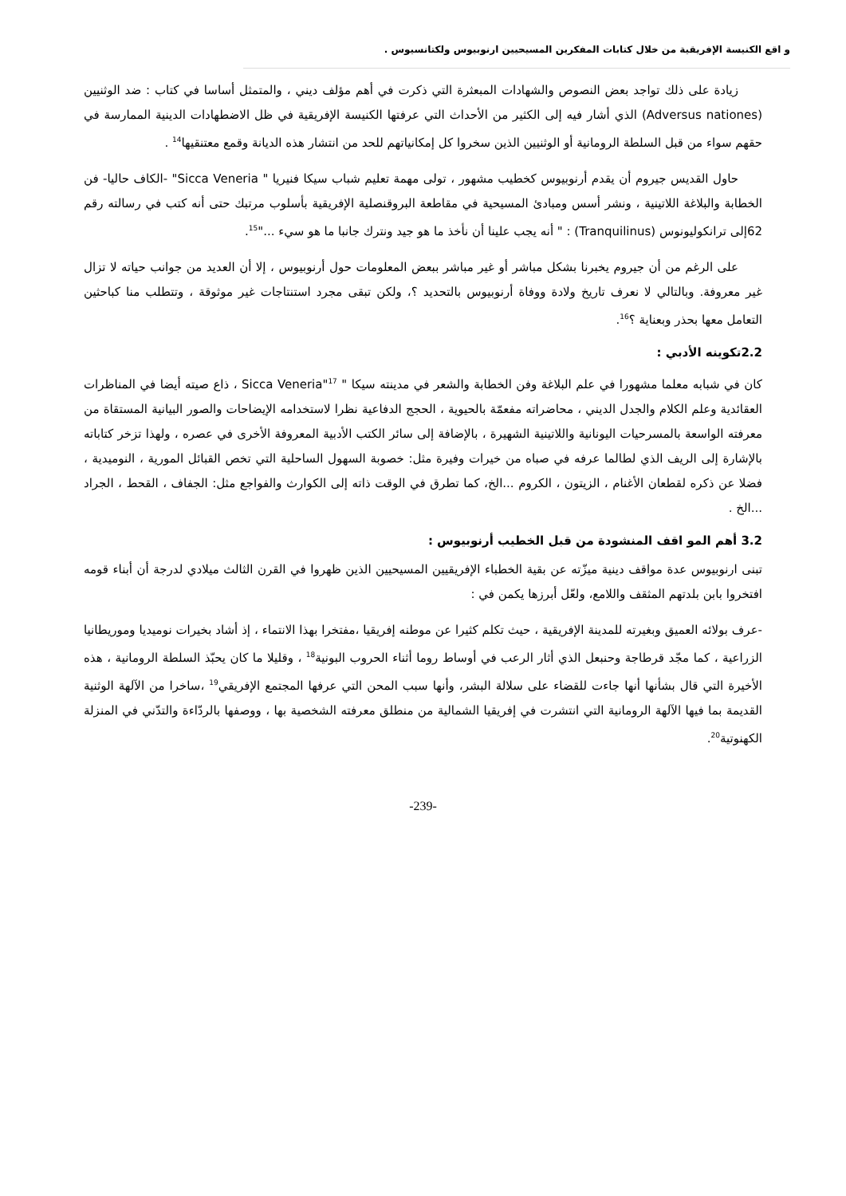و اقع الكنيسة الإفريقية من خلال كتابات المفكرين المسيحيين ارنوبيوس ولكتانسيوس .
زيادة على ذلك تواجد بعض النصوص والشهادات المبعثرة التي ذكرت في أهم مؤلف ديني ، والمتمثل أساسا في كتاب : ضد الوثنيين (Adversus nationes) الذي أشار فيه إلى الكثير من الأحداث التي عرفتها الكنيسة الإفريقية في ظل الاضطهادات الدينية الممارسة في حقهم سواء من قبل السلطة الرومانية أو الوثنيين الذين سخروا كل إمكانياتهم للحد من انتشار هذه الديانة وقمع معتنقيها<sup>14</sup> .
حاول القديس جيروم أن يقدم أرنوبيوس كخطيب مشهور ، تولى مهمة تعليم شباب سيكا فنيريا " Sicca Veneria" -الكاف حاليا- فن الخطابة والبلاغة اللاتينية ، ونشر أسس ومبادئ المسيحية في مقاطعة البروقنصلية الإفريقية بأسلوب مرتبك حتى أنه كتب في رسالته رقم 62إلى ترانكوليونوس (Tranquilinus) : " أنه يجب علينا أن نأخذ ما هو جيد ونترك جانبا ما هو سيء ..."<sup>15</sup>.
على الرغم من أن جيروم يخبرنا بشكل مباشر أو غير مباشر ببعض المعلومات حول أرنوبيوس ، إلا أن العديد من جوانب حياته لا تزال غير معروفة. وبالتالي لا نعرف تاريخ ولادة ووفاة أرنوبيوس بالتحديد ؟، ولكن تبقى مجرد استنتاجات غير موثوقة ، وتتطلب منا كباحثين التعامل معها بحذر وبعناية ؟<sup>16</sup>.
2.2تكوينه الأدبي :
كان في شبابه معلما مشهورا في علم البلاغة وفن الخطابة والشعر في مدينته سيكا " Sicca Veneria"<sup>17</sup> ، ذاع صيته أيضا في المناظرات العقائدية وعلم الكلام والجدل الديني ، محاضراته مفعمّة بالحيوية ، الحجج الدفاعية نظرا لاستخدامه الإيضاحات والصور البيانية المستقاة من معرفته الواسعة بالمسرحيات اليونانية واللاتينية الشهيرة ، بالإضافة إلى سائر الكتب الأدبية المعروفة الأخرى في عصره ، ولهذا تزخر كتاباته بالإشارة إلى الريف الذي لطالما عرفه في صباه من خيرات وفيرة مثل: خصوبة السهول الساحلية التي تخص القبائل المورية ، النوميدية ، فضلا عن ذكره لقطعان الأغنام ، الزيتون ، الكروم ...الخ، كما تطرق في الوقت ذاته إلى الكوارث والفواجع مثل: الجفاف ، القحط ، الجراد ...الخ .
3.2 أهم المو اقف المنشودة من قبل الخطيب أرنوبيوس :
تبنى ارنوبيوس عدة مواقف دينية ميزّته عن بقية الخطباء الإفريقيين المسيحيين الذين ظهروا في القرن الثالث ميلادي لدرجة أن أبناء قومه افتخروا بابن بلدتهم المثقف واللامع، ولعّل أبرزها يكمن في :
-عرف بولائه العميق وبغيرته للمدينة الإفريقية ، حيث تكلم كثيرا عن موطنه إفريقيا ،مفتخرا بهذا الانتماء ، إذ أشاد بخيرات نوميديا وموريطانيا الزراعية ، كما مجّد قرطاجة وحنبعل الذي أثار الرعب في أوساط روما أثناء الحروب البونية<sup>18</sup> ، وقليلا ما كان يحبّذ السلطة الرومانية ، هذه الأخيرة التي قال بشأنها أنها جاءت للقضاء على سلالة البشر، وأنها سبب المحن التي عرفها المجتمع الإفريقي<sup>19</sup> ،ساخرا من الآلهة الوثنية القديمة بما فيها الآلهة الرومانية التي انتشرت في إفريقيا الشمالية من منطلق معرفته الشخصية بها ، ووصفها بالردّاءة والتدّني في المنزلة الكهنوتية<sup>20</sup>.
-239-